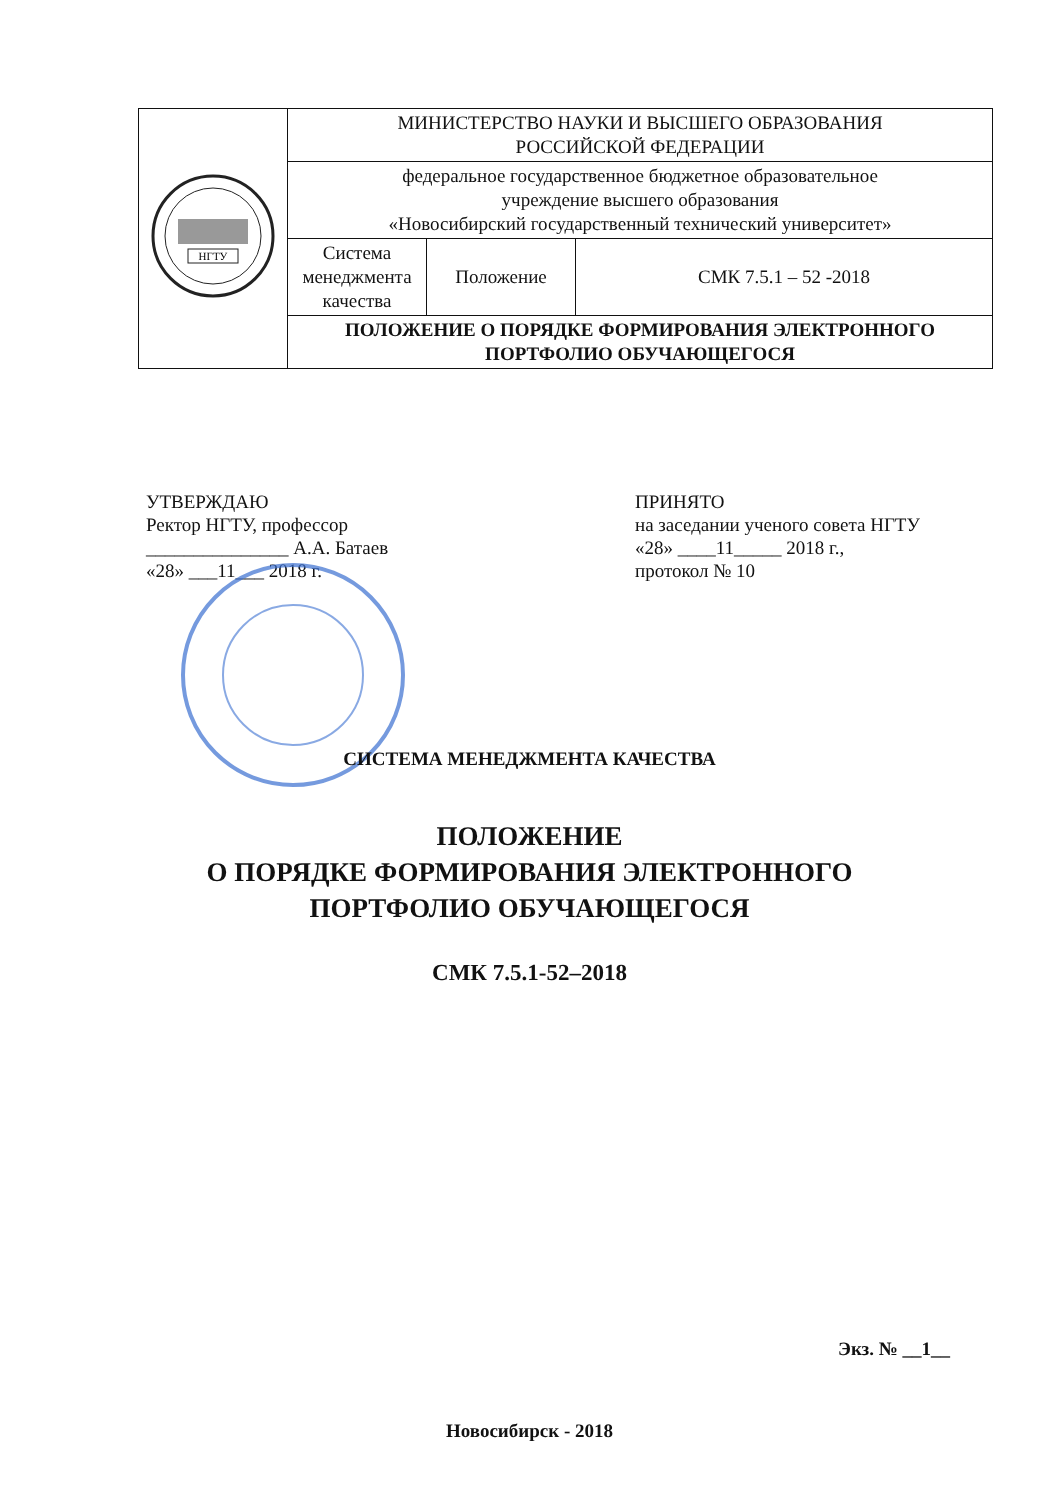| НГТУ | МИНИСТЕРСТВО НАУКИ И ВЫСШЕГО ОБРАЗОВАНИЯ РОССИЙСКОЙ ФЕДЕРАЦИИ | | |
| | федеральное государственное бюджетное образовательное учреждение высшего образования «Новосибирский государственный технический университет» | | |
| | Система менеджмента качества | Положение | СМК 7.5.1 – 52 -2018 |
| | ПОЛОЖЕНИЕ О ПОРЯДКЕ ФОРМИРОВАНИЯ ЭЛЕКТРОННОГО ПОРТФОЛИО ОБУЧАЮЩЕГОСЯ | | |
УТВЕРЖДАЮ
Ректор НГТУ, профессор
_______________ А.А. Батаев
«28» ___11___ 2018 г.
ПРИНЯТО
на заседании ученого совета НГТУ
«28» ____11_____ 2018 г.,
протокол № 10
СИСТЕМА МЕНЕДЖМЕНТА КАЧЕСТВА
ПОЛОЖЕНИЕ
О ПОРЯДКЕ ФОРМИРОВАНИЯ ЭЛЕКТРОННОГО
ПОРТФОЛИО ОБУЧАЮЩЕГОСЯ
СМК 7.5.1-52–2018
Экз. № __1__
Новосибирск - 2018